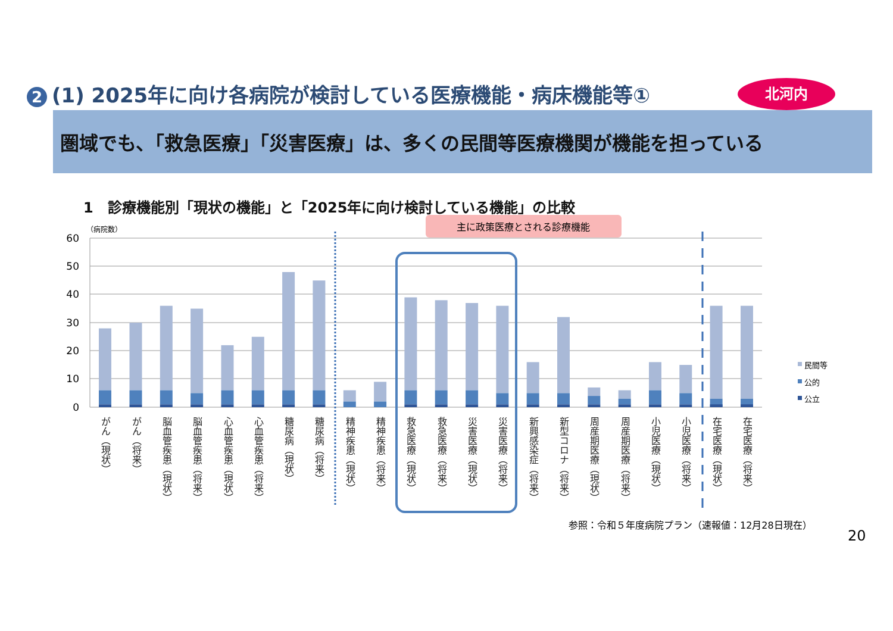2 (1) 2025年に向け各病院が検討している医療機能・病床機能等①
北河内
圏域でも、「救急医療」「災害医療」は、多くの民間等医療機関が機能を担っている
1　診療機能別「現状の機能」と「2025年に向け検討している機能」の比較
主に政策医療とされる診療機能
（病院数）
60
50
40
30
20
10
0
がん（現状）
がん（将来）
脳血管疾患（現状）
脳血管疾患（将来）
心血管疾患（現状）
心血管疾患（将来）
糖尿病（現状）
糖尿病（将来）
精神疾患（現状）
精神疾患（将来）
救急医療（現状）
救急医療（将来）
災害医療（現状）
災害医療（将来）
新興感染症（将来）
新型コロナ（将来）
周産期医療（現状）
周産期医療（将来）
小児医療（現状）
小児医療（将来）
在宅医療（現状）
在宅医療（将来）
民間等
公的
公立
参照：令和５年度病院プラン（速報値：12月28日現在）
20